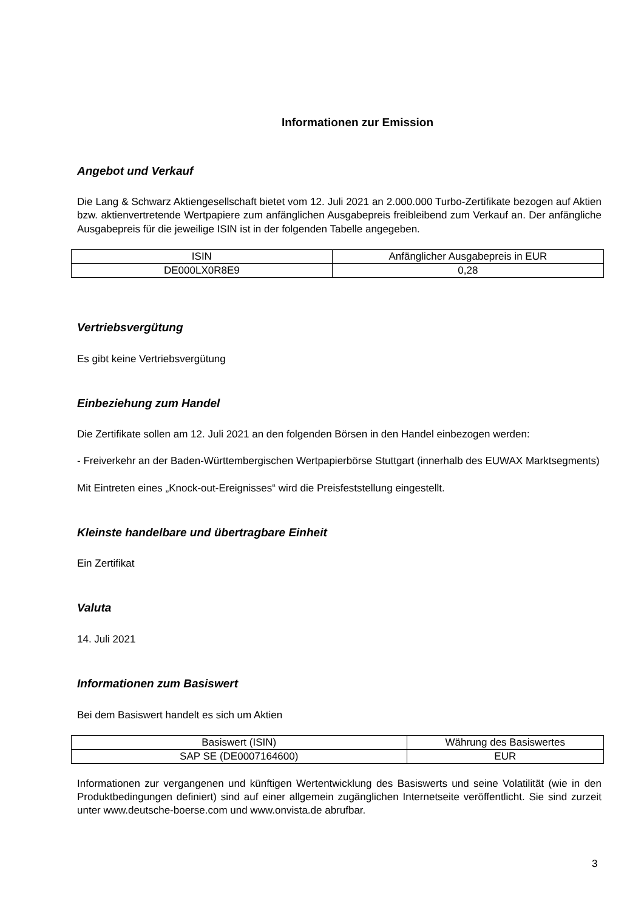Informationen zur Emission
Angebot und Verkauf
Die Lang & Schwarz Aktiengesellschaft bietet vom 12. Juli 2021 an 2.000.000 Turbo-Zertifikate bezogen auf Aktien bzw. aktienvertretende Wertpapiere zum anfänglichen Ausgabepreis freibleibend zum Verkauf an. Der anfängliche Ausgabepreis für die jeweilige ISIN ist in der folgenden Tabelle angegeben.
| ISIN | Anfänglicher Ausgabepreis in EUR |
| DE000LX0R8E9 | 0,28 |
Vertriebsvergütung
Es gibt keine Vertriebsvergütung
Einbeziehung zum Handel
Die Zertifikate sollen am 12. Juli 2021 an den folgenden Börsen in den Handel einbezogen werden:
- Freiverkehr an der Baden-Württembergischen Wertpapierbörse Stuttgart (innerhalb des EUWAX Marktsegments)
Mit Eintreten eines „Knock-out-Ereignisses“ wird die Preisfeststellung eingestellt.
Kleinste handelbare und übertragbare Einheit
Ein Zertifikat
Valuta
14. Juli 2021
Informationen zum Basiswert
Bei dem Basiswert handelt es sich um Aktien
| Basiswert (ISIN) | Währung des Basiswertes |
| SAP SE (DE0007164600) | EUR |
Informationen zur vergangenen und künftigen Wertentwicklung des Basiswerts und seine Volatilität (wie in den Produktbedingungen definiert) sind auf einer allgemein zugänglichen Internetseite veröffentlicht. Sie sind zurzeit unter www.deutsche-boerse.com und www.onvista.de abrufbar.
3